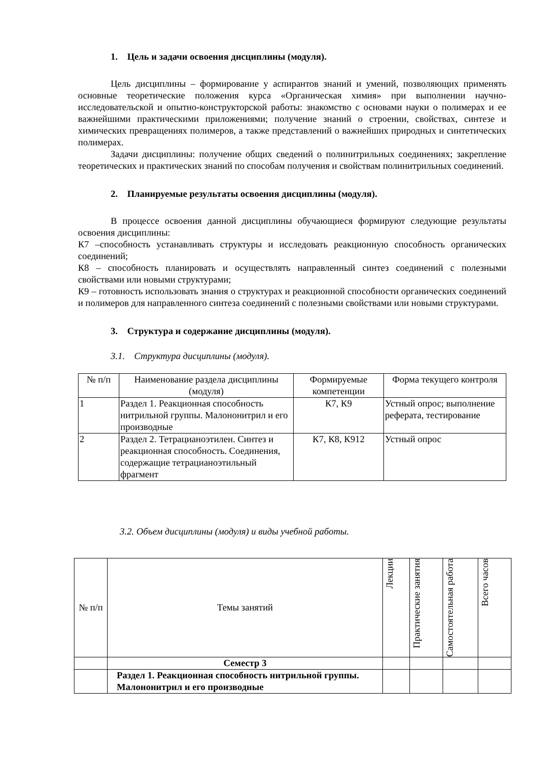1. Цель и задачи освоения дисциплины (модуля).
Цель дисциплины – формирование у аспирантов знаний и умений, позволяющих применять основные теоретические положения курса «Органическая химия» при выполнении научно-исследовательской и опытно-конструкторской работы: знакомство с основами науки о полимерах и ее важнейшими практическими приложениями; получение знаний о строении, свойствах, синтезе и химических превращениях полимеров, а также представлений о важнейших природных и синтетических полимерах.
Задачи дисциплины: получение общих сведений о полинитрильных соединениях; закрепление теоретических и практических знаний по способам получения и свойствам полинитрильных соединений.
2. Планируемые результаты освоения дисциплины (модуля).
В процессе освоения данной дисциплины обучающиеся формируют следующие результаты освоения дисциплины:
К7 –способность устанавливать структуры и исследовать реакционную способность органических соединений;
К8 – способность планировать и осуществлять направленный синтез соединений с полезными свойствами или новыми структурами;
К9 – готовность использовать знания о структурах и реакционной способности органических соединений и полимеров для направленного синтеза соединений с полезными свойствами или новыми структурами.
3. Структура и содержание дисциплины (модуля).
3.1. Структура дисциплины (модуля).
| № п/п | Наименование раздела дисциплины (модуля) | Формируемые компетенции | Форма текущего контроля |
| --- | --- | --- | --- |
| 1 | Раздел 1. Реакционная способность нитрильной группы. Малононитрил и его производные | К7, К9 | Устный опрос; выполнение реферата, тестирование |
| 2 | Раздел 2. Тетрацианоэтилен. Синтез и реакционная способность. Соединения, содержащие тетрацианоэтильный фрагмент | К7, К8, К912 | Устный опрос |
3.2. Объем дисциплины (модуля) и виды учебной работы.
| № п/п | Темы занятий | Лекции | Практические занятия | Самостоятельная работа | Всего часов |
| | Семестр 3 | | | | |
| | Раздел 1. Реакционная способность нитрильной группы. Малононитрил и его производные | | | | |